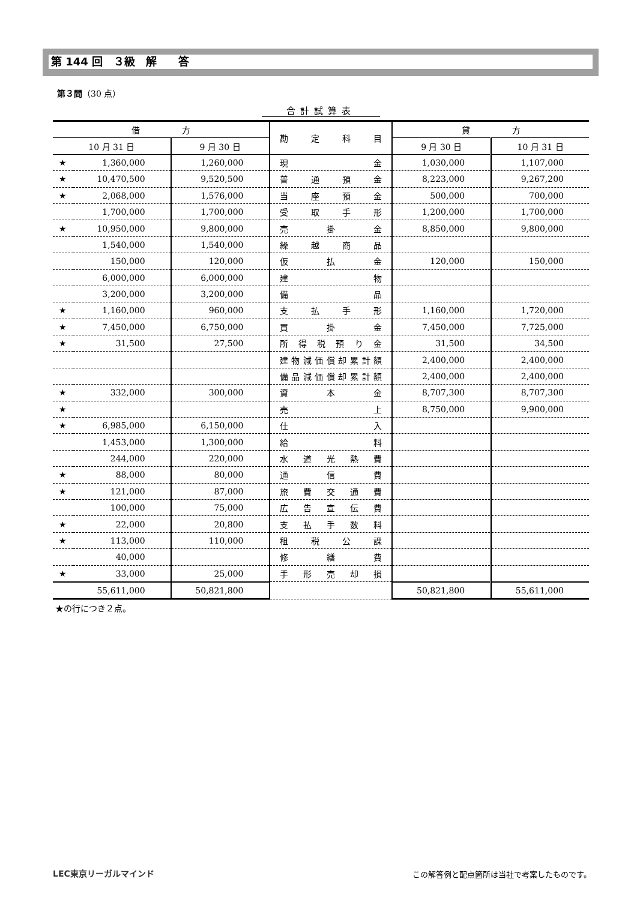第 144 回　３級　解　　答
第３問（30 点）
合計試算表
| 借 方 | | | 勘定科目 | 貸 方 | |
| --- | --- | --- | --- | --- | --- |
| 10 月 31 日 | | 9 月 30 日 | | 9 月 30 日 | 10 月 31 日 |
| ★ | 1,360,000 | 1,260,000 | 現 金 | 1,030,000 | 1,107,000 |
| ★ | 10,470,500 | 9,520,500 | 普通預金 | 8,223,000 | 9,267,200 |
| ★ | 2,068,000 | 1,576,000 | 当座預金 | 500,000 | 700,000 |
| | 1,700,000 | 1,700,000 | 受取手形 | 1,200,000 | 1,700,000 |
| ★ | 10,950,000 | 9,800,000 | 売掛金 | 8,850,000 | 9,800,000 |
| | 1,540,000 | 1,540,000 | 繰越商品 | | |
| | 150,000 | 120,000 | 仮払金 | 120,000 | 150,000 |
| | 6,000,000 | 6,000,000 | 建 物 | | |
| | 3,200,000 | 3,200,000 | 備 品 | | |
| ★ | 1,160,000 | 960,000 | 支払手形 | 1,160,000 | 1,720,000 |
| ★ | 7,450,000 | 6,750,000 | 買掛金 | 7,450,000 | 7,725,000 |
| ★ | 31,500 | 27,500 | 所得税預り金 | 31,500 | 34,500 |
| | | | 建物減価償却累計額 | 2,400,000 | 2,400,000 |
| | | | 備品減価償却累計額 | 2,400,000 | 2,400,000 |
| ★ | 332,000 | 300,000 | 資本金 | 8,707,300 | 8,707,300 |
| ★ | | | 売 上 | 8,750,000 | 9,900,000 |
| ★ | 6,985,000 | 6,150,000 | 仕 入 | | |
| | 1,453,000 | 1,300,000 | 給 料 | | |
| | 244,000 | 220,000 | 水道光熱費 | | |
| ★ | 88,000 | 80,000 | 通信費 | | |
| ★ | 121,000 | 87,000 | 旅費交通費 | | |
| | 100,000 | 75,000 | 広告宣伝費 | | |
| ★ | 22,000 | 20,800 | 支払手数料 | | |
| ★ | 113,000 | 110,000 | 租税公課 | | |
| | 40,000 | | 修繕費 | | |
| ★ | 33,000 | 25,000 | 手形売却損 | | |
| | 55,611,000 | 50,821,800 | | 50,821,800 | 55,611,000 |
★の行につき２点。
LEC東京リーガルマインド
この解答例と配点箇所は当社で考案したものです。